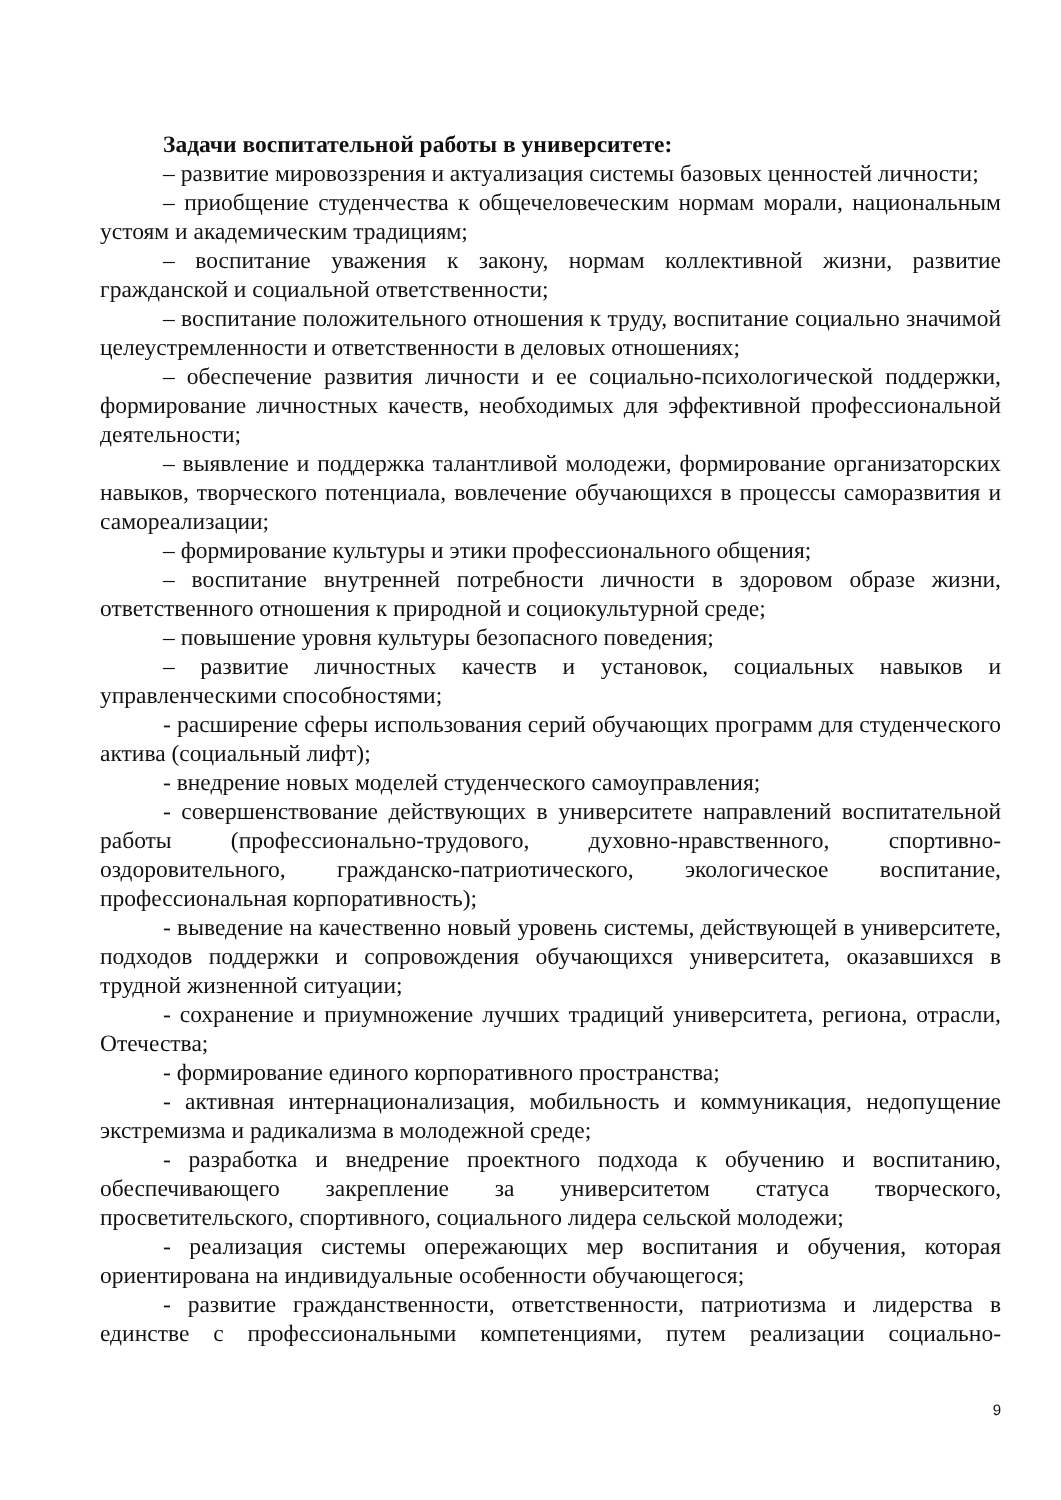Задачи воспитательной работы в университете:
– развитие мировоззрения и актуализация системы базовых ценностей личности;
– приобщение студенчества к общечеловеческим нормам морали, национальным устоям и академическим традициям;
– воспитание уважения к закону, нормам коллективной жизни, развитие гражданской и социальной ответственности;
– воспитание положительного отношения к труду, воспитание социально значимой целеустремленности и ответственности в деловых отношениях;
– обеспечение развития личности и ее социально-психологической поддержки, формирование личностных качеств, необходимых для эффективной профессиональной деятельности;
– выявление и поддержка талантливой молодежи, формирование организаторских навыков, творческого потенциала, вовлечение обучающихся в процессы саморазвития и самореализации;
– формирование культуры и этики профессионального общения;
– воспитание внутренней потребности личности в здоровом образе жизни, ответственного отношения к природной и социокультурной среде;
– повышение уровня культуры безопасного поведения;
– развитие личностных качеств и установок, социальных навыков и управленческими способностями;
- расширение сферы использования серий обучающих программ для студенческого актива (социальный лифт);
- внедрение новых моделей студенческого самоуправления;
- совершенствование действующих в университете направлений воспитательной работы (профессионально-трудового, духовно-нравственного, спортивно-оздоровительного, гражданско-патриотического, экологическое воспитание, профессиональная корпоративность);
- выведение на качественно новый уровень системы, действующей в университете, подходов поддержки и сопровождения обучающихся университета, оказавшихся в трудной жизненной ситуации;
- сохранение и приумножение лучших традиций университета, региона, отрасли, Отечества;
- формирование единого корпоративного пространства;
- активная интернационализация, мобильность и коммуникация, недопущение экстремизма и радикализма в молодежной среде;
- разработка и внедрение проектного подхода к обучению и воспитанию, обеспечивающего закрепление за университетом статуса творческого, просветительского, спортивного, социального лидера сельской молодежи;
- реализация системы опережающих мер воспитания и обучения, которая ориентирована на индивидуальные особенности обучающегося;
- развитие гражданственности, ответственности, патриотизма и лидерства в единстве с профессиональными компетенциями, путем реализации социально-
9